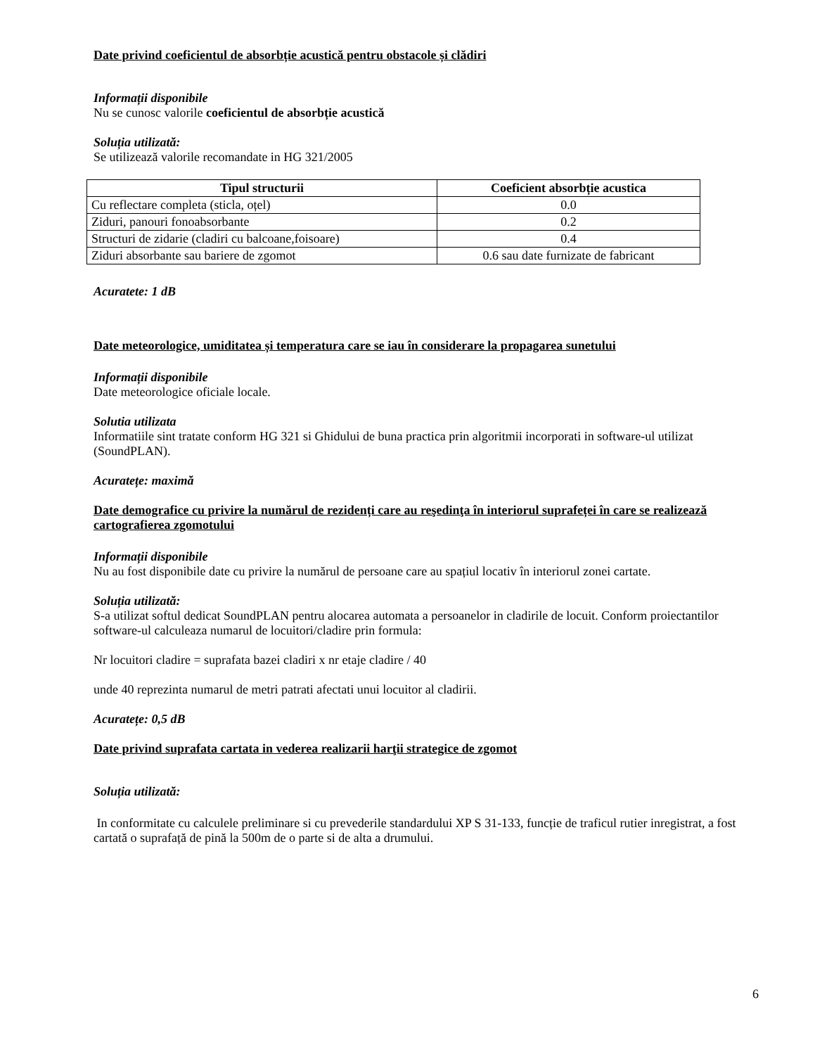Date privind coeficientul de absorbție acustică pentru obstacole și clădiri
Informații disponibile
Nu se cunosc valorile coeficientul de absorbție acustică
Soluția utilizată:
Se utilizează valorile recomandate in HG 321/2005
| Tipul structurii | Coeficient absorbție acustica |
| --- | --- |
| Cu reflectare completa (sticla, oțel) | 0.0 |
| Ziduri, panouri fonoabsorbante | 0.2 |
| Structuri de zidarie (cladiri cu balcoane,foisoare) | 0.4 |
| Ziduri absorbante sau bariere de zgomot | 0.6 sau date furnizate de fabricant |
Acuratete: 1 dB
Date meteorologice, umiditatea și temperatura care se iau în considerare la propagarea sunetului
Informații disponibile
Date meteorologice oficiale locale.
Solutia utilizata
Informatiile sint tratate conform HG 321 si Ghidului de buna practica prin algoritmii incorporati in software-ul utilizat (SoundPLAN).
Acuratețe: maximă
Date demografice cu privire la numărul de rezidenți care au reşedinţa în interiorul suprafeței în care se realizează cartografierea zgomotului
Informații disponibile
Nu au fost disponibile date cu privire la numărul de persoane care au spațiul locativ în interiorul zonei cartate.
Soluția utilizată:
S-a utilizat softul dedicat SoundPLAN pentru alocarea automata a persoanelor in cladirile de locuit. Conform proiectantilor software-ul calculeaza numarul de locuitori/cladire prin formula:
Nr locuitori cladire = suprafata bazei cladiri x nr etaje cladire / 40
unde 40 reprezinta numarul de metri patrati afectati unui locuitor al cladirii.
Acuratețe: 0,5 dB
Date privind suprafata cartata in vederea realizarii harţii strategice de zgomot
Soluția utilizată:
In conformitate cu calculele preliminare si cu prevederile standardului XP S 31-133, funcție de traficul rutier inregistrat, a fost cartată o suprafață de pină la 500m de o parte si de alta a drumului.
6